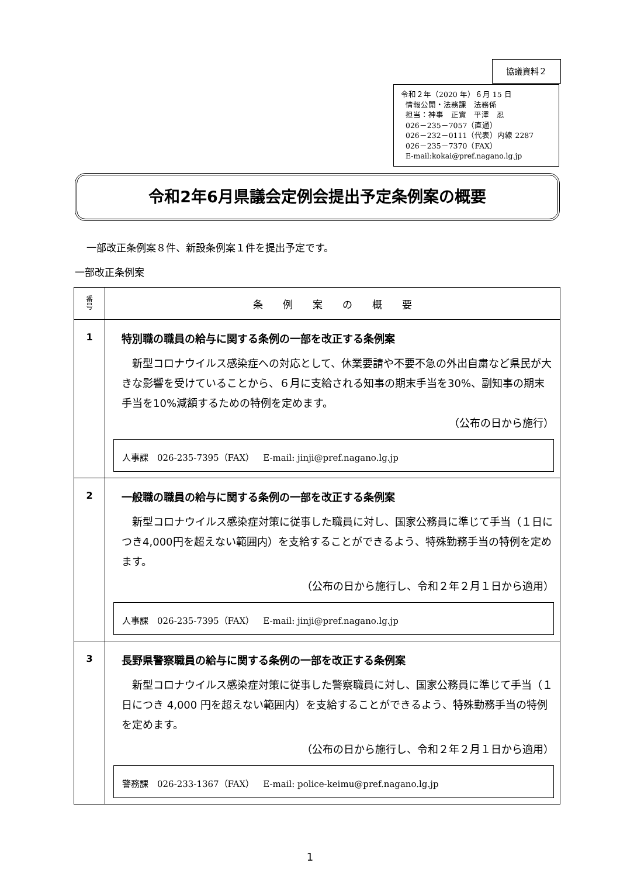協議資料２
令和２年（2020 年）６月 15 日
情報公開・法務課　法務係
担当：神事　正實　平澤　忍
026－235－7057（直通）
026－232－0111（代表）内線 2287
026－235－7370（FAX）
E-mail:kokai@pref.nagano.lg.jp
令和2年6月県議会定例会提出予定条例案の概要
一部改正条例案８件、新設条例案１件を提出予定です。
一部改正条例案
| 番 号 | 条 例 案 の 概 要 |
| --- | --- |
| 1 | 特別職の職員の給与に関する条例の一部を改正する条例案 新型コロナウイルス感染症への対応として、休業要請や不要不急の外出自粛など県民が大きな影響を受けていることから、６月に支給される知事の期末手当を30%、副知事の期末手当を10%減額するための特例を定めます。 （公布の日から施行） 人事課 026-235-7395（FAX） E-mail: jinji@pref.nagano.lg.jp |
| 2 | 一般職の職員の給与に関する条例の一部を改正する条例案 新型コロナウイルス感染症対策に従事した職員に対し、国家公務員に準じて手当（１日につき4,000円を超えない範囲内）を支給することができるよう、特殊勤務手当の特例を定めます。 （公布の日から施行し、令和２年２月１日から適用） 人事課 026-235-7395（FAX） E-mail: jinji@pref.nagano.lg.jp |
| 3 | 長野県警察職員の給与に関する条例の一部を改正する条例案 新型コロナウイルス感染症対策に従事した警察職員に対し、国家公務員に準じて手当（１日につき 4,000 円を超えない範囲内）を支給することができるよう、特殊勤務手当の特例を定めます。 （公布の日から施行し、令和２年２月１日から適用） 警務課 026-233-1367（FAX） E-mail: police-keimu@pref.nagano.lg.jp |
1